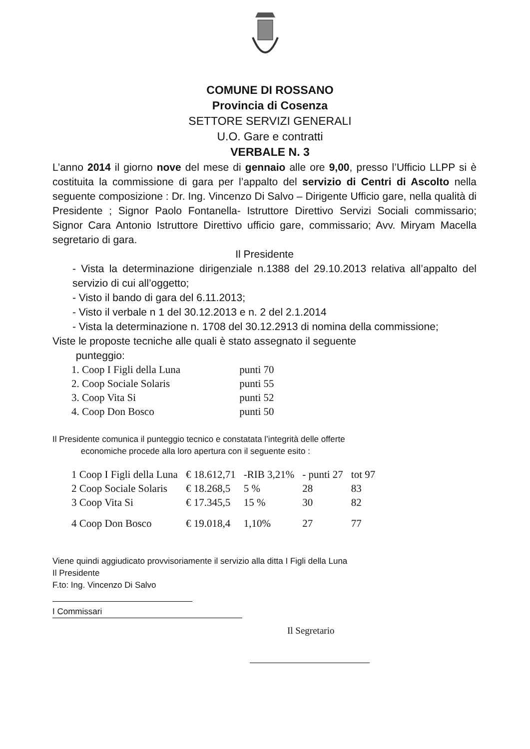COMUNE DI ROSSANO
Provincia di Cosenza
SETTORE SERVIZI GENERALI
U.O. Gare e contratti
VERBALE N. 3
L’anno 2014 il giorno nove del mese di gennaio alle ore 9,00, presso l’Ufficio LLPP si è costituita la commissione di gara per l’appalto del servizio di Centri di Ascolto nella seguente composizione : Dr. Ing. Vincenzo Di Salvo – Dirigente Ufficio gare, nella qualità di Presidente ; Signor Paolo Fontanella- Istruttore Direttivo Servizi Sociali commissario; Signor Cara Antonio Istruttore Direttivo ufficio gare, commissario; Avv. Miryam Macella segretario di gara.
Il Presidente
- Vista la determinazione dirigenziale n.1388 del 29.10.2013 relativa all’appalto del servizio di cui all’oggetto;
- Visto il bando di gara del 6.11.2013;
- Visto il verbale n 1 del 30.12.2013 e n. 2 del 2.1.2014
- Vista la determinazione n. 1708 del 30.12.2913 di nomina della commissione;
Viste le proposte tecniche alle quali è stato assegnato il seguente
punteggio:
| 1. Coop I Figli della Luna | punti 70 |
| 2. Coop Sociale Solaris | punti 55 |
| 3. Coop Vita Si | punti 52 |
| 4. Coop Don Bosco | punti 50 |
Il Presidente comunica il punteggio tecnico e constatata l’integrità delle offerte
economiche procede alla loro apertura con il seguente esito :
| 1 Coop I Figli della Luna | € 18.612,71 | -RIB 3,21% | - punti 27 | tot 97 |
| 2 Coop Sociale Solaris | € 18.268,5 | 5 % | 28 | 83 |
| 3 Coop Vita Si | € 17.345,5 | 15 % | 30 | 82 |
| 4 Coop Don Bosco | € 19.018,4 | 1,10% | 27 | 77 |
Viene quindi aggiudicato provvisoriamente il servizio alla ditta I Figli della Luna
Il Presidente
F.to: Ing. Vincenzo Di Salvo
I Commissari
Il Segretario